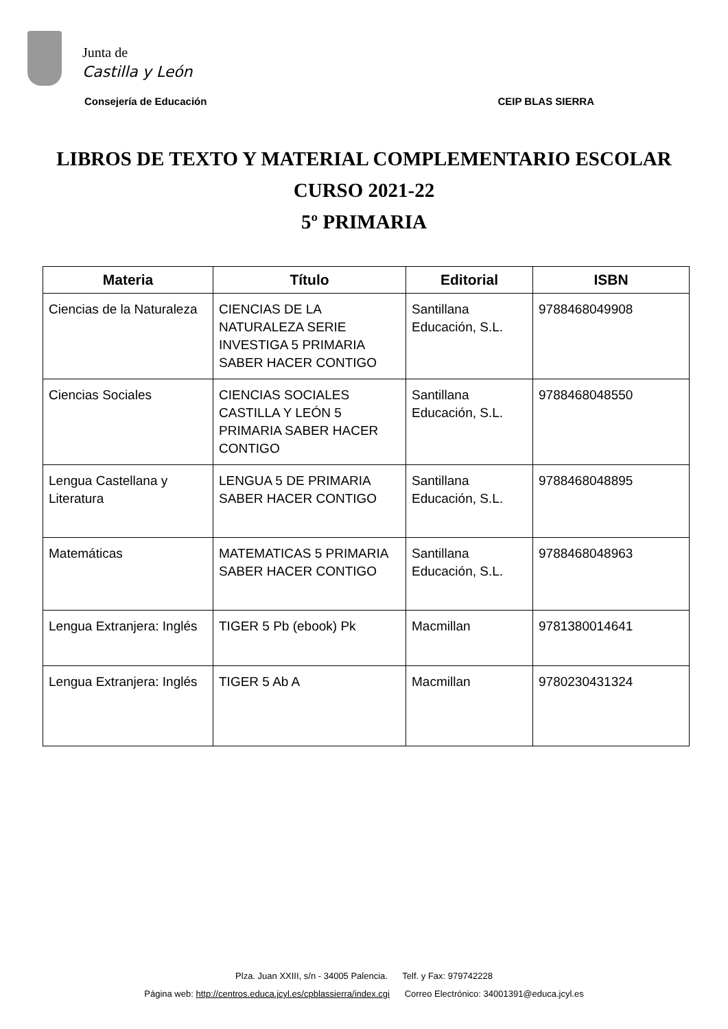Junta de
Castilla y León
Consejería de Educación CEIP BLAS SIERRA
LIBROS DE TEXTO Y MATERIAL COMPLEMENTARIO ESCOLAR
CURSO 2021-22
5º PRIMARIA
| Materia | Título | Editorial | ISBN |
| --- | --- | --- | --- |
| Ciencias de la Naturaleza | CIENCIAS DE LA NATURALEZA SERIE INVESTIGA 5 PRIMARIA SABER HACER CONTIGO | Santillana Educación, S.L. | 9788468049908 |
| Ciencias Sociales | CIENCIAS SOCIALES CASTILLA Y LEÓN 5 PRIMARIA SABER HACER CONTIGO | Santillana Educación, S.L. | 9788468048550 |
| Lengua Castellana y Literatura | LENGUA 5 DE PRIMARIA SABER HACER CONTIGO | Santillana Educación, S.L. | 9788468048895 |
| Matemáticas | MATEMATICAS 5 PRIMARIA SABER HACER CONTIGO | Santillana Educación, S.L. | 9788468048963 |
| Lengua Extranjera: Inglés | TIGER 5 Pb (ebook) Pk | Macmillan | 9781380014641 |
| Lengua Extranjera: Inglés | TIGER 5 Ab A | Macmillan | 9780230431324 |
Plza. Juan XXIII, s/n - 34005 Palencia. Telf. y Fax: 979742228
Página web: http://centros.educa.jcyl.es/cpblassierra/index.cgi Correo Electrónico: 34001391@educa.jcyl.es